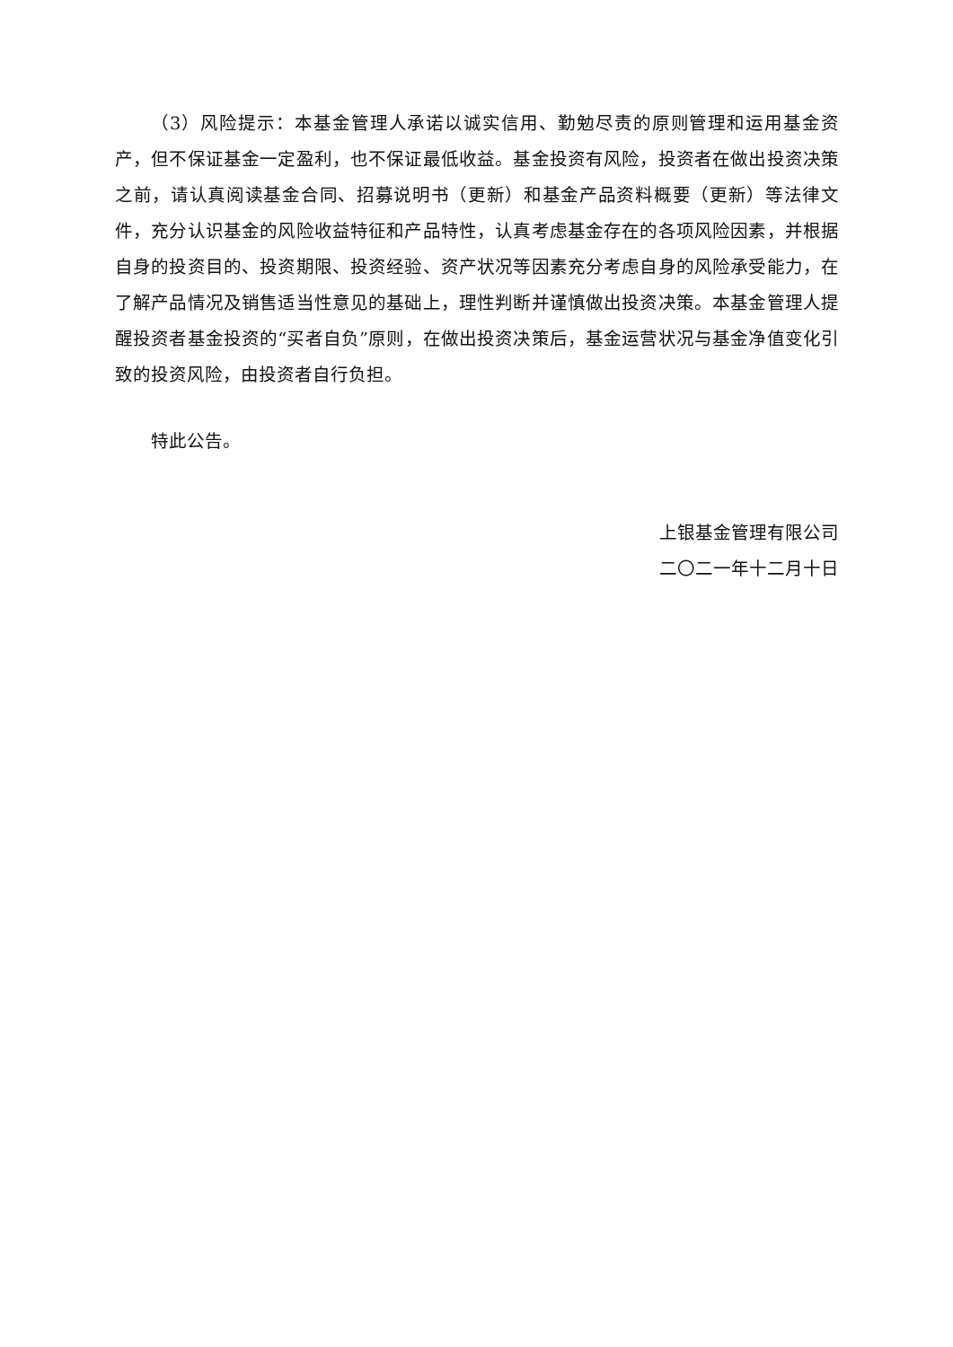（3）风险提示：本基金管理人承诺以诚实信用、勤勉尽责的原则管理和运用基金资产，但不保证基金一定盈利，也不保证最低收益。基金投资有风险，投资者在做出投资决策之前，请认真阅读基金合同、招募说明书（更新）和基金产品资料概要（更新）等法律文件，充分认识基金的风险收益特征和产品特性，认真考虑基金存在的各项风险因素，并根据自身的投资目的、投资期限、投资经验、资产状况等因素充分考虑自身的风险承受能力，在了解产品情况及销售适当性意见的基础上，理性判断并谨慎做出投资决策。本基金管理人提醒投资者基金投资的“买者自负”原则，在做出投资决策后，基金运营状况与基金净值变化引致的投资风险，由投资者自行负担。
特此公告。
上银基金管理有限公司
二〇二一年十二月十日